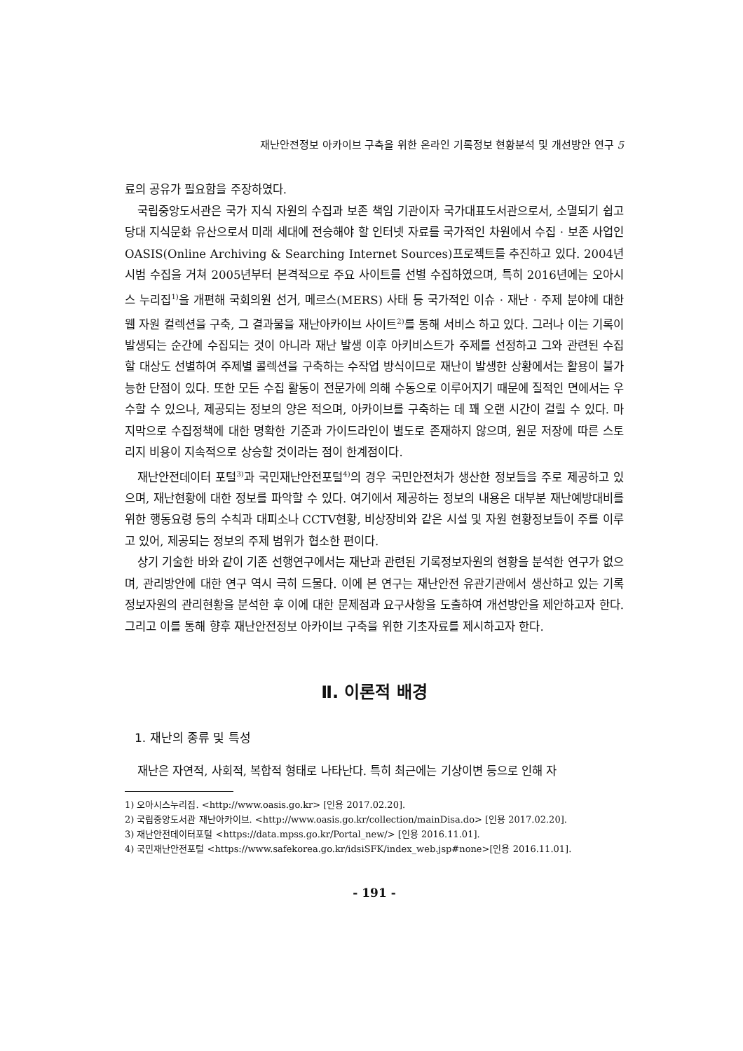재난안전정보 아카이브 구축을 위한 온라인 기록정보 현황분석 및 개선방안 연구 5
료의 공유가 필요함을 주장하였다.
국립중앙도서관은 국가 지식 자원의 수집과 보존 책임 기관이자 국가대표도서관으로서, 소멸되기 쉽고 당대 지식문화 유산으로서 미래 세대에 전승해야 할 인터넷 자료를 국가적인 차원에서 수집 · 보존 사업인 OASIS(Online Archiving & Searching Internet Sources)프로젝트를 추진하고 있다. 2004년 시범 수집을 거쳐 2005년부터 본격적으로 주요 사이트를 선별 수집하였으며, 특히 2016년에는 오아시스 누리집<sup>1)</sup>을 개편해 국회의원 선거, 메르스(MERS) 사태 등 국가적인 이슈 · 재난 · 주제 분야에 대한 웹 자원 컬렉션을 구축, 그 결과물을 재난아카이브 사이트<sup>2)</sup>를 통해 서비스 하고 있다. 그러나 이는 기록이 발생되는 순간에 수집되는 것이 아니라 재난 발생 이후 아키비스트가 주제를 선정하고 그와 관련된 수집할 대상도 선별하여 주제별 콜렉션을 구축하는 수작업 방식이므로 재난이 발생한 상황에서는 활용이 불가능한 단점이 있다. 또한 모든 수집 활동이 전문가에 의해 수동으로 이루어지기 때문에 질적인 면에서는 우수할 수 있으나, 제공되는 정보의 양은 적으며, 아카이브를 구축하는 데 꽤 오랜 시간이 걸릴 수 있다. 마지막으로 수집정책에 대한 명확한 기준과 가이드라인이 별도로 존재하지 않으며, 원문 저장에 따른 스토리지 비용이 지속적으로 상승할 것이라는 점이 한계점이다.
재난안전데이터 포털<sup>3)</sup>과 국민재난안전포털<sup>4)</sup>의 경우 국민안전처가 생산한 정보들을 주로 제공하고 있으며, 재난현황에 대한 정보를 파악할 수 있다. 여기에서 제공하는 정보의 내용은 대부분 재난예방대비를 위한 행동요령 등의 수칙과 대피소나 CCTV현황, 비상장비와 같은 시설 및 자원 현황정보들이 주를 이루고 있어, 제공되는 정보의 주제 범위가 협소한 편이다.
상기 기술한 바와 같이 기존 선행연구에서는 재난과 관련된 기록정보자원의 현황을 분석한 연구가 없으며, 관리방안에 대한 연구 역시 극히 드물다. 이에 본 연구는 재난안전 유관기관에서 생산하고 있는 기록정보자원의 관리현황을 분석한 후 이에 대한 문제점과 요구사항을 도출하여 개선방안을 제안하고자 한다. 그리고 이를 통해 향후 재난안전정보 아카이브 구축을 위한 기초자료를 제시하고자 한다.
Ⅱ. 이론적 배경
1. 재난의 종류 및 특성
재난은 자연적, 사회적, 복합적 형태로 나타난다. 특히 최근에는 기상이변 등으로 인해 자
1) 오아시스누리집. <http://www.oasis.go.kr> [인용 2017.02.20].
2) 국립중앙도서관 재난아카이브. <http://www.oasis.go.kr/collection/mainDisa.do> [인용 2017.02.20].
3) 재난안전데이터포털 <https://data.mpss.go.kr/Portal_new/> [인용 2016.11.01].
4) 국민재난안전포털 <https://www.safekorea.go.kr/idsiSFK/index_web.jsp#none>[인용 2016.11.01].
- 191 -